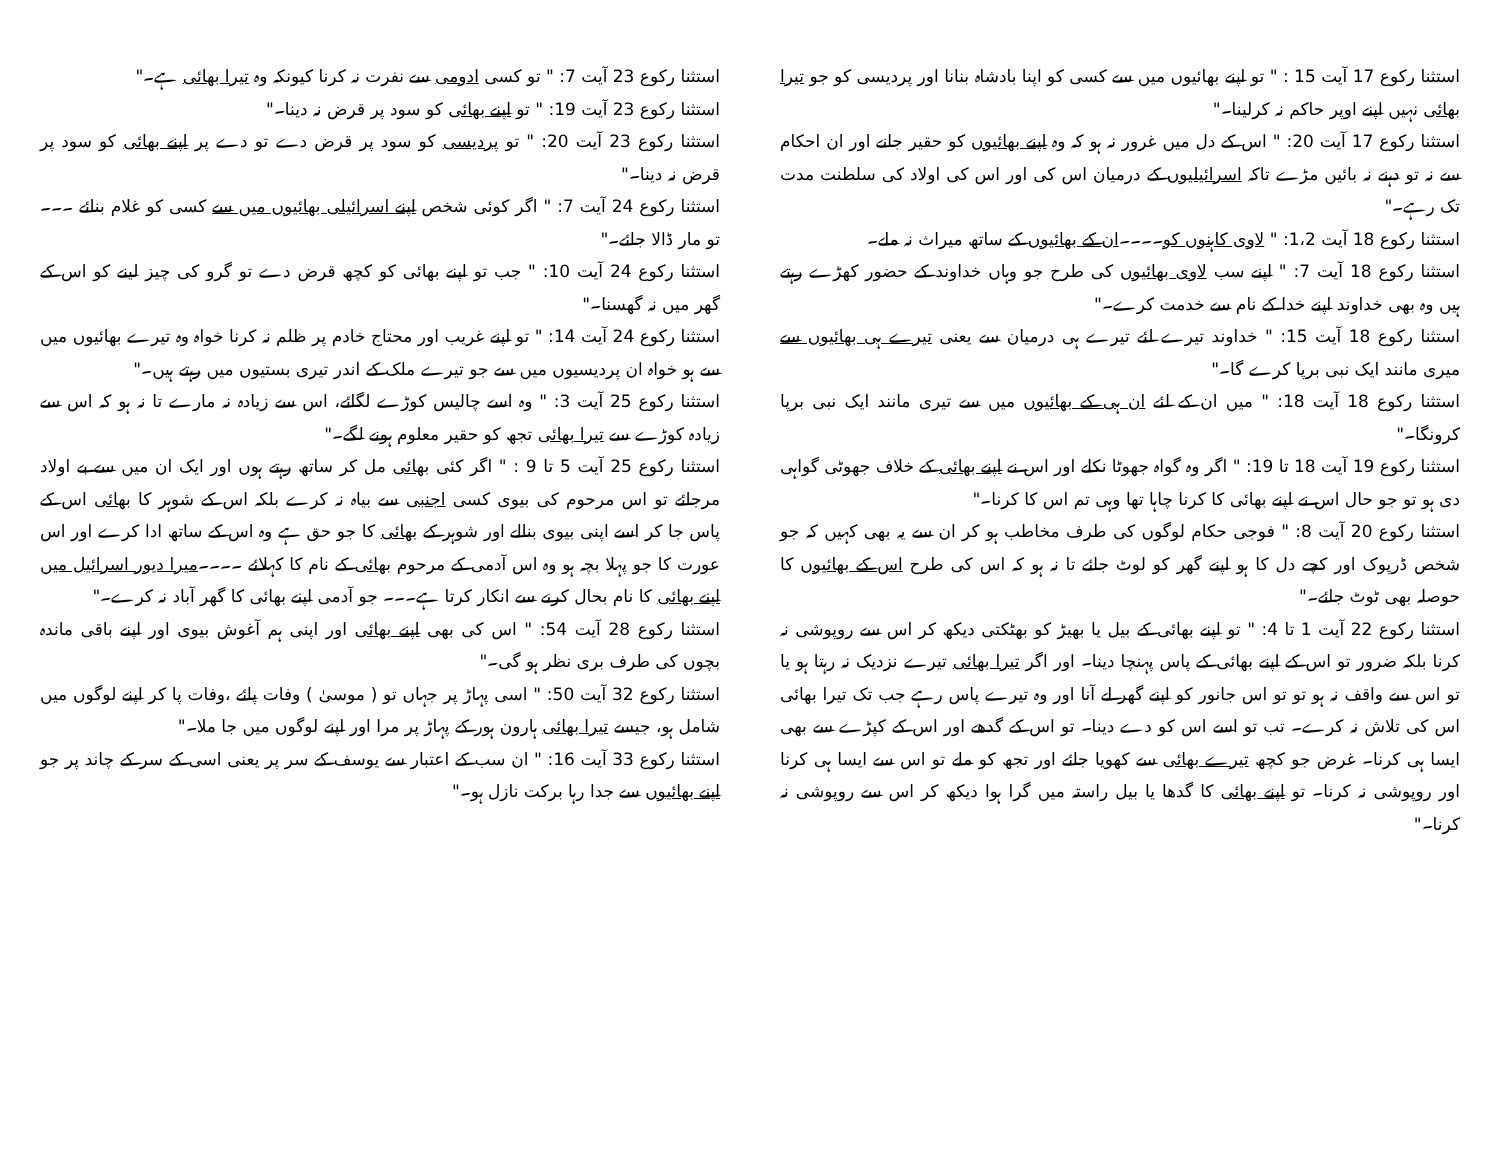استثنا رکوع 17 آیت 15 : " تو اپنے بھائیوں میں سے کسی کو اپنا بادشاہ بنانا اور پردیسی کو جو تیرا بھائی نہیں اپنے اوپر حاکم نہ کرلینا۔"
استثنا رکوع 17 آیت 20: " اس کے دل میں غرور نہ ہو کہ وہ اپنے بھائیوں کو حقیر جانے اور ان احکام سے نہ تو دہنے نہ بائیں مڑے تاکہ اسرائیلیوں کے درمیان اس کی اور اس کی اولاد کی سلطنت مدت تک رہے۔"
استثنا رکوع 18 آیت 1،2: " لاوی کاہنوں کو۔۔۔۔ان کے بھائیوں کے ساتھ میراث نہ ملے۔
استثنا رکوع 18 آیت 7: " اپنے سب لاوی بھائیوں کی طرح جو وہاں خداوند کے حضور کھڑے رہتے ہیں وہ بھی خداوند اپنے خدا کے نام سے خدمت کرے۔"
استثنا رکوع 18 آیت 15: " خداوند تیرے لئے تیرے ہی درمیان سے یعنی تیرے ہی بھائیوں سے میری مانند ایک نبی برپا کرے گا۔"
استثنا رکوع 18 آیت 18: " میں ان کے لئے ان ہی کے بھائیوں میں سے تیری مانند ایک نبی برپا کرونگا۔"
استثنا رکوع 19 آیت 18 تا 19: " اگر وہ گواہ جھوٹا نکلے اور اس نے اپنے بھائی کے خلاف جھوٹی گواہی دی ہو تو جو حال اس نے اپنے بھائی کا کرنا چاہا تھا وہی تم اس کا کرنا۔"
استثنا رکوع 20 آیت 8: " فوجی حکام لوگوں کی طرف مخاطب ہو کر ان سے یہ بھی کہیں کہ جو شخص ڈرپوک اور کچے دل کا ہو اپنے گھر کو لوٹ جائے تا نہ ہو کہ اس کی طرح اس کے بھائیوں کا حوصلہ بھی ٹوٹ جائے۔"
استثنا رکوع 22 آیت 1 تا 4: " تو اپنے بھائی کے بیل یا بھیڑ کو بھٹکتی دیکھ کر اس سے روپوشی نہ کرنا بلکہ ضرور تو اس کے اپنے بھائی کے پاس پہنچا دینا۔ اور اگر تیرا بھائی تیرے نزدیک نہ رہتا ہو یا تو اس سے واقف نہ ہو تو تو اس جانور کو اپنے گھر لے آنا اور وہ تیرے پاس رہے جب تک تیرا بھائی اس کی تلاش نہ کرے۔ تب تو اسے اس کو دے دینا۔ تو اس کے گدھے اور اس کے کپڑے سے بھی ایسا ہی کرنا۔ غرض جو کچھ تیرے بھائی سے کھویا جائے اور تجھ کو ملے تو اس سے ایسا ہی کرنا اور روپوشی نہ کرنا۔ تو اپنے بھائی کا گدھا یا بیل راستہ میں گرا ہوا دیکھ کر اس سے روپوشی نہ کرنا۔"
استثنا رکوع 23 آیت 7: " تو کسی ادومی سے نفرت نہ کرنا کیونکہ وہ تیرا بھائی ہے۔"
استثنا رکوع 23 آیت 19: " تو اپنے بھائی کو سود پر قرض نہ دینا۔"
استثنا رکوع 23 آیت 20: " تو پردیسی کو سود پر قرض دے تو دے پر اپنے بھائی کو سود پر قرض نہ دینا۔"
استثنا رکوع 24 آیت 7: " اگر کوئی شخص اپنے اسرائیلی بھائیوں میں سے کسی کو غلام بنائے ۔۔۔ تو مار ڈالا جائے۔"
استثنا رکوع 24 آیت 10: " جب تو اپنے بھائی کو کچھ قرض دے تو گرو کی چیز لینے کو اس کے گھر میں نہ گھسنا۔"
استثنا رکوع 24 آیت 14: " تو اپنے غریب اور محتاج خادم پر ظلم نہ کرنا خواہ وہ تیرے بھائیوں میں سے ہو خواہ ان پردیسیوں میں سے جو تیرے ملک کے اندر تیری بستیوں میں رہتے ہیں۔"
استثنا رکوع 25 آیت 3: " وہ اسے چالیس کوڑے لگائے، اس سے زیادہ نہ مارے تا نہ ہو کہ اس سے زیادہ کوڑے سے تیرا بھائی تجھ کو حقیر معلوم ہونے لگے۔"
استثنا رکوع 25 آیت 5 تا 9 : " اگر کئی بھائی مل کر ساتھ رہتے ہوں اور ایک ان میں سے بے اولاد مرجائے تو اس مرحوم کی بیوی کسی اجنبی سے بیاہ نہ کرے بلکہ اس کے شوہر کا بھائی اس کے پاس جا کر اسے اپنی بیوی بنالے اور شوہر کے بھائی کا جو حق ہے وہ اس کے ساتھ ادا کرے اور اس عورت کا جو پہلا بچہ ہو وہ اس آدمی کے مرحوم بھائی کے نام کا کہلائے ۔۔۔۔میرا دیور اسرائیل میں اپنے بھائی کا نام بحال کرنے سے انکار کرتا ہے۔۔۔ جو آدمی اپنے بھائی کا گھر آباد نہ کرے۔"
استثنا رکوع 28 آیت 54: " اس کی بھی اپنے بھائی اور اپنی ہم آغوش بیوی اور اپنے باقی ماندہ بچوں کی طرف بری نظر ہو گی۔"
استثنا رکوع 32 آیت 50: " اسی پہاڑ پر جہاں تو ( موسیٰ ) وفات پائے ،وفات پا کر اپنے لوگوں میں شامل ہو، جیسے تیرا بھائی ہارون ہور کے پہاڑ پر مرا اور اپنے لوگوں میں جا ملا۔"
استثنا رکوع 33 آیت 16: " ان سب کے اعتبار سے یوسف کے سر پر یعنی اسی کے سر کے چاند پر جو اپنے بھائیوں سے جدا رہا برکت نازل ہو۔"